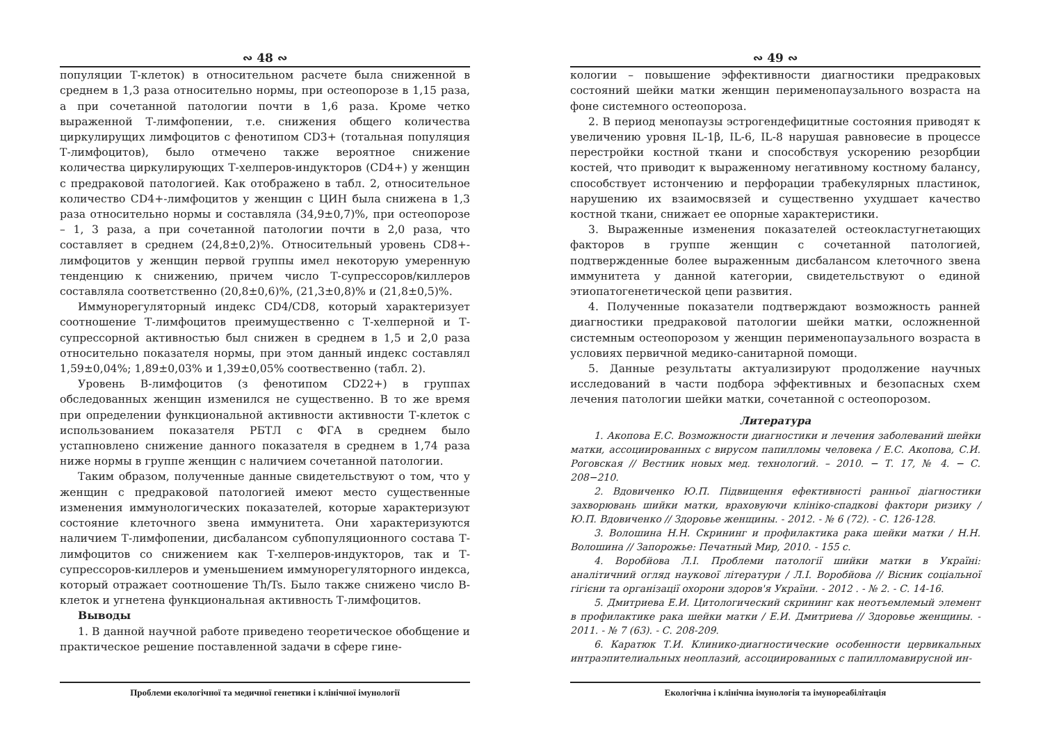∾ 48 ∾
популяции Т-клеток) в относительном расчете была сниженной в среднем в 1,3 раза относительно нормы, при остеопорозе в 1,15 раза, а при сочетанной патологии почти в 1,6 раза. Кроме четко выраженной Т-лимфопении, т.е. снижения общего количества циркулирущих лимфоцитов с фенотипом CD3+ (тотальная популяция Т-лимфоцитов), было отмечено также вероятное снижение количества циркулирующих Т-хелперов-индукторов (CD4+) у женщин с предраковой патологией. Как отображено в табл. 2, относительное количество CD4+-лимфоцитов у женщин с ЦИН была снижена в 1,3 раза относительно нормы и составляла (34,9±0,7)%, при остеопорозе – 1, 3 раза, а при сочетанной патологии почти в 2,0 раза, что составляет в среднем (24,8±0,2)%. Относительный уровень CD8+-лимфоцитов у женщин первой группы имел некоторую умеренную тенденцию к снижению, причем число Т-супрессоров/киллеров составляла соответственно (20,8±0,6)%, (21,3±0,8)% и (21,8±0,5)%.
Иммунорегуляторный индекс CD4/CD8, который характеризует соотношение Т-лимфоцитов преимущественно с Т-хелперной и Т-супрессорной активностью был снижен в среднем в 1,5 и 2,0 раза относительно показателя нормы, при этом данный индекс составлял 1,59±0,04%; 1,89±0,03% и 1,39±0,05% соотвественно (табл. 2).
Уровень В-лимфоцитов (з фенотипом CD22+) в группах обследованных женщин изменился не существенно. В то же время при определении функциональной активности активности Т-клеток с использованием показателя РБТЛ с ФГА в среднем было устапновлено снижение данного показателя в среднем в 1,74 раза ниже нормы в группе женщин с наличием сочетанной патологии.
Таким образом, полученные данные свидетельствуют о том, что у женщин с предраковой патологией имеют место существенные изменения иммунологических показателей, которые характеризуют состояние клеточного звена иммунитета. Они характеризуются наличием Т-лимфопении, дисбалансом субпопуляционного состава Т-лимфоцитов со снижением как Т-хелперов-индукторов, так и Т-супрессоров-киллеров и уменьшением иммунорегуляторного индекса, который отражает соотношение Th/Ts. Было также снижено число В-клеток и угнетена функциональная активность Т-лимфоцитов.
Выводы
1. В данной научной работе приведено теоретическое обобщение и практическое решение поставленной задачи в сфере гине-
Проблеми екологічної та медичної генетики і клінічної імунології
∾ 49 ∾
кологии – повышение эффективности диагностики предраковых состояний шейки матки женщин перименопаузального возраста на фоне системного остеопороза.
2. В период менопаузы эстрогендефицитные состояния приводят к увеличению уровня IL-1β, IL-6, IL-8 нарушая равновесие в процессе перестройки костной ткани и способствуя ускорению резорбции костей, что приводит к выраженному негативному костному балансу, способствует истончению и перфорации трабекулярных пластинок, нарушению их взаимосвязей и существенно ухудшает качество костной ткани, снижает ее опорные характеристики.
3. Выраженные изменения показателей остеокластугнетающих факторов в группе женщин с сочетанной патологией, подтвержденные более выраженным дисбалансом клеточного звена иммунитета у данной категории, свидетельствуют о единой этиопатогенетической цепи развития.
4. Полученные показатели подтверждают возможность ранней диагностики предраковой патологии шейки матки, осложненной системным остеопорозом у женщин перименопаузального возраста в условиях первичной медико-санитарной помощи.
5. Данные результаты актуализируют продолжение научных исследований в части подбора эффективных и безопасных схем лечения патологии шейки матки, сочетанной с остеопорозом.
Литература
1. Акопова Е.С. Возможности диагностики и лечения заболеваний шейки матки, ассоциированных с вирусом папилломы человека / Е.С. Акопова, С.И. Роговская // Вестник новых мед. технологий. – 2010. − Т. 17, № 4. − С. 208−210.
2. Вдовиченко Ю.П. Підвищення ефективності ранньої діагностики захворювань шийки матки, враховуючи клініко-спадкові фактори ризику / Ю.П. Вдовиченко // Здоровье женщины. - 2012. - № 6 (72). - С. 126-128.
3. Волошина Н.Н. Скрининг и профилактика рака шейки матки / Н.Н. Волошина // Запорожье: Печатный Мир, 2010. - 155 с.
4. Воробйова Л.І. Проблеми патології шийки матки в Україні: аналітичний огляд наукової літератури / Л.І. Воробйова // Вісник соціальної гігієни та організації охорони здоров'я України. - 2012 . - № 2. - С. 14-16.
5. Дмитриева Е.И. Цитологический скрининг как неотъемлемый элемент в профилактике рака шейки матки / Е.И. Дмитриева // Здоровье женщины. - 2011. - № 7 (63). - С. 208-209.
6. Каратюк Т.И. Клинико-диагностические особенности цервикальных интраэпителиальных неоплазий, ассоциированных с папилломавирусной ин-
Екологічна і клінічна імунологія та імунореабілітація